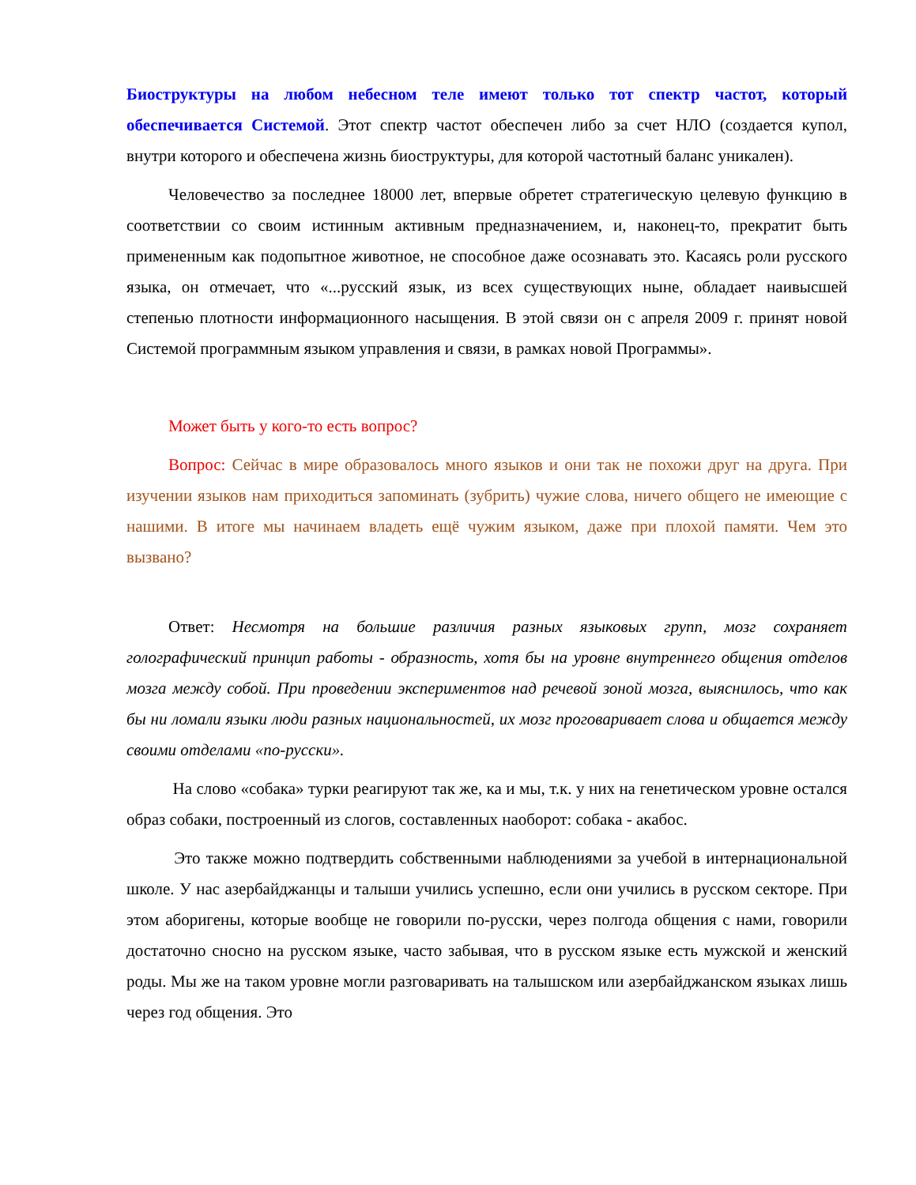Биоструктуры на любом небесном теле имеют только тот спектр частот, который обеспечивается Системой. Этот спектр частот обеспечен либо за счет НЛО (создается купол, внутри которого и обеспечена жизнь биоструктуры, для которой частотный баланс уникален).
Человечество за последнее 18000 лет, впервые обретет стратегическую целевую функцию в соответствии со своим истинным активным предназначением, и, наконец-то, прекратит быть примененным как подопытное животное, не способное даже осознавать это. Касаясь роли русского языка, он отмечает, что «...русский язык, из всех существующих ныне, обладает наивысшей степенью плотности информационного насыщения. В этой связи он с апреля 2009 г. принят новой Системой программным языком управления и связи, в рамках новой Программы».
Может быть у кого-то есть вопрос?
Вопрос: Сейчас в мире образовалось много языков и они так не похожи друг на друга. При изучении языков нам приходиться запоминать (зубрить) чужие слова, ничего общего не имеющие с нашими. В итоге мы начинаем владеть ещё чужим языком, даже при плохой памяти. Чем это вызвано?
Ответ: Несмотря на большие различия разных языковых групп, мозг сохраняет голографический принцип работы - образность, хотя бы на уровне внутреннего общения отделов мозга между собой. При проведении экспериментов над речевой зоной мозга, выяснилось, что как бы ни ломали языки люди разных национальностей, их мозг проговаривает слова и общается между своими отделами «по-русски».
На слово «собака» турки реагируют так же, ка и мы, т.к. у них на генетическом уровне остался образ собаки, построенный из слогов, составленных наоборот: собака - акабос.
Это также можно подтвердить собственными наблюдениями за учебой в интернациональной школе. У нас азербайджанцы и талыши учились успешно, если они учились в русском секторе. При этом аборигены, которые вообще не говорили по-русски, через полгода общения с нами, говорили достаточно сносно на русском языке, часто забывая, что в русском языке есть мужской и женский роды. Мы же на таком уровне могли разговаривать на талышском или азербайджанском языках лишь через год общения. Это